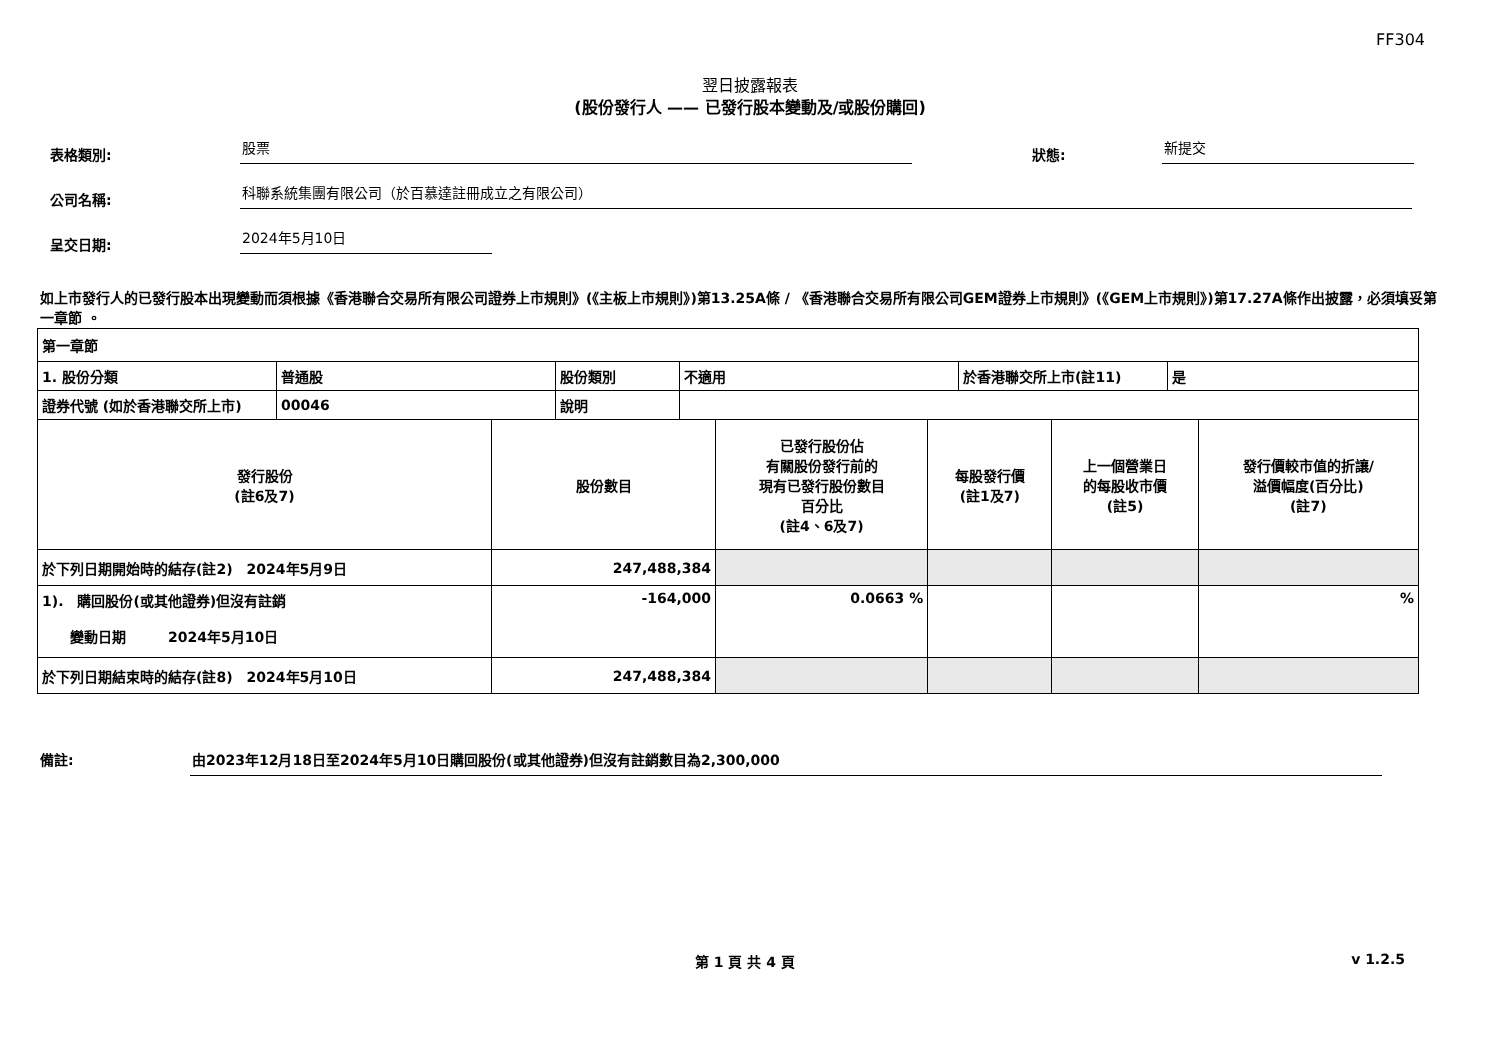FF304
翌日披露報表
(股份發行人 —— 已發行股本變動及/或股份購回)
表格類別:
股票
狀態:
新提交
公司名稱:
科聯系統集團有限公司（於百慕達註冊成立之有限公司）
呈交日期:
2024年5月10日
如上市發行人的已發行股本出現變動而須根據《香港聯合交易所有限公司證券上市規則》(《主板上市規則》)第13.25A條 / 《香港聯合交易所有限公司GEM證券上市規則》(《GEM上市規則》)第17.27A條作出披露，必須填妥第一章節 。
| 第一章節 | | | | | |
| / 1. 股份分類 / 普通股 / 股份類別 / 不適用 / 於香港聯交所上市(註11) / 是 / / 證券代號 (如於香港聯交所上市) / 00046 / 說明 / / / / | | | | | |
| 發行股份 (註6及7) | 股份數目 | 已發行股份佔 有關股份發行前的 現有已發行股份數目 百分比 (註4、6及7) | 每股發行價 (註1及7) | 上一個營業日 的每股收市價 (註5) | 發行價較市值的折讓/ 溢價幅度(百分比) (註7) |
| 於下列日期開始時的結存(註2) 2024年5月9日 | 247,488,384 | | | | |
| 1). 購回股份(或其他證券)但沒有註銷 變動日期 2024年5月10日 | -164,000 | 0.0663 % | | | % |
| 於下列日期結束時的結存(註8) 2024年5月10日 | 247,488,384 | | | | |
備註: 由2023年12月18日至2024年5月10日購回股份(或其他證券)但沒有註銷數目為2,300,000
第 1 頁 共 4 頁 v 1.2.5